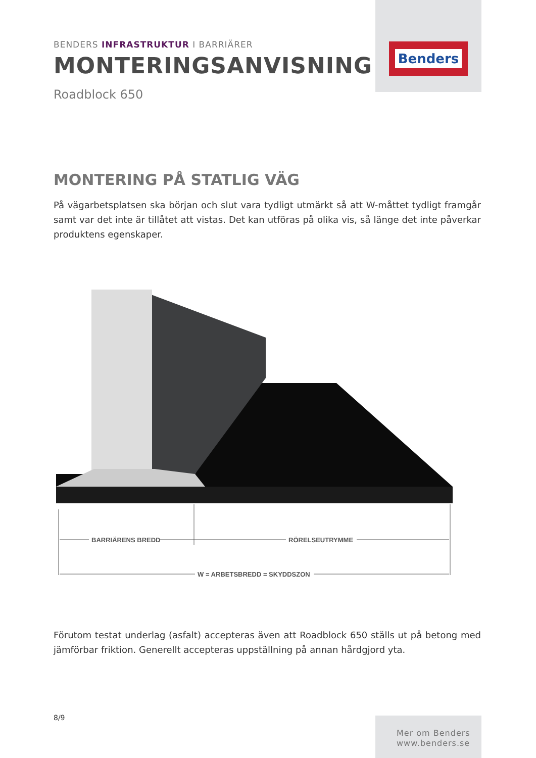Benders
BENDERS INFRASTRUKTUR I BARRIÄRER
MONTERINGSANVISNING
Roadblock 650
MONTERING PÅ STATLIG VÄG
På vägarbetsplatsen ska början och slut vara tydligt utmärkt så att W-måttet tydligt framgår samt var det inte är tillåtet att vistas. Det kan utföras på olika vis, så länge det inte påverkar produktens egenskaper.
BARRIÄRENS BREDD
RÖRELSEUTRYMME
W = ARBETSBREDD = SKYDDSZON
Förutom testat underlag (asfalt) accepteras även att Roadblock 650 ställs ut på betong med jämförbar friktion. Generellt accepteras uppställning på annan hårdgjord yta.
8/9
Mer om Benders
www.benders.se